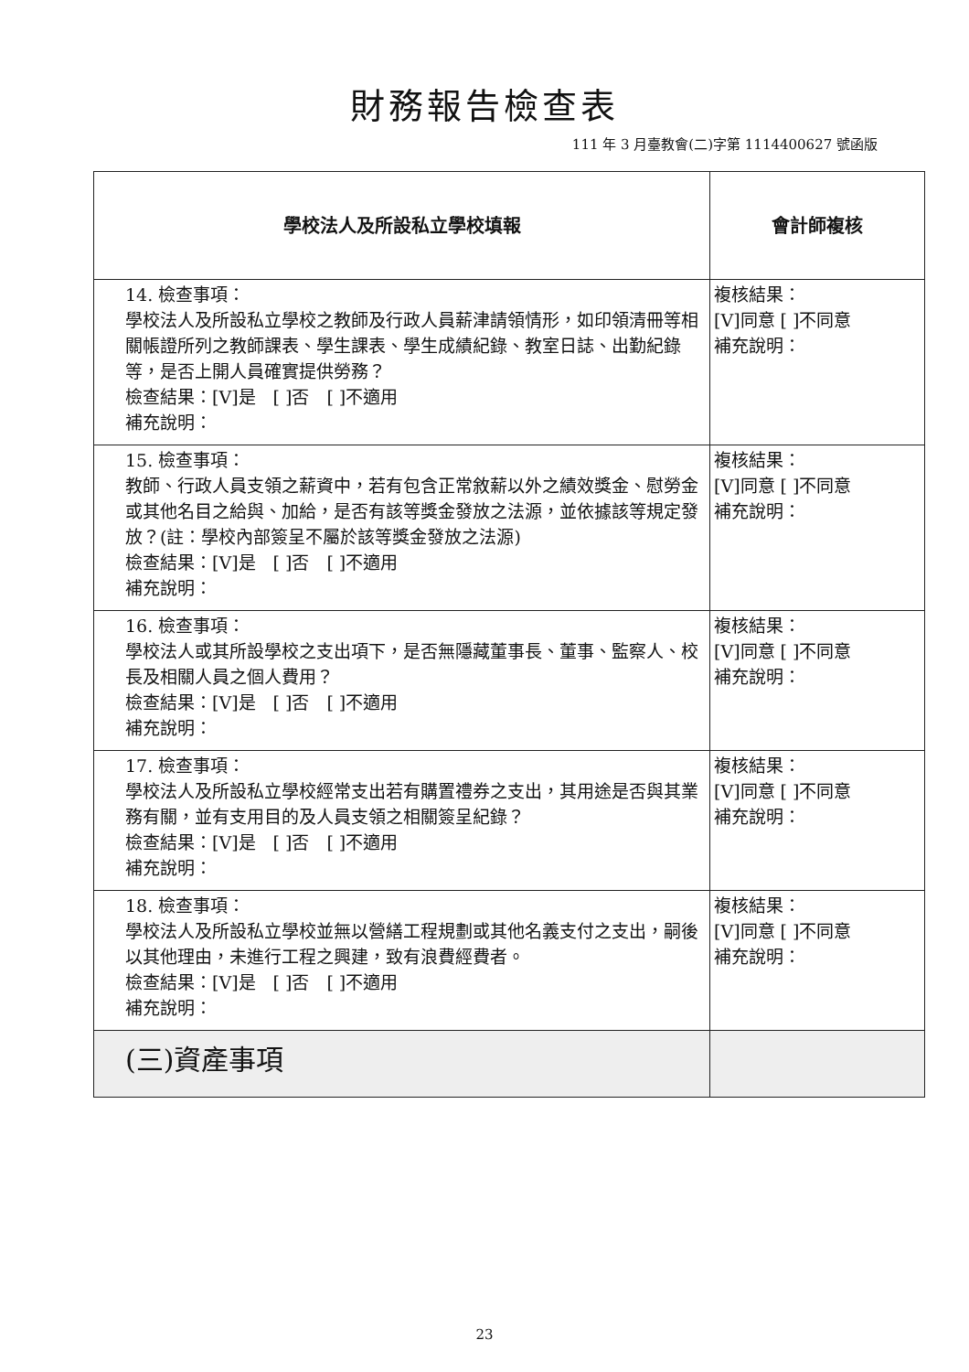財務報告檢查表
111 年 3 月臺教會(二)字第 1114400627 號函版
| 學校法人及所設私立學校填報 | 會計師複核 |
| --- | --- |
| 14. 檢查事項： 學校法人及所設私立學校之教師及行政人員薪津請領情形，如印領清冊等相關帳證所列之教師課表、學生課表、學生成績紀錄、教室日誌、出勤紀錄等，是否上開人員確實提供勞務？ 檢查結果：[V]是 [ ]否 [ ]不適用 補充說明： | 複核結果： [V]同意 [ ]不同意 補充說明： |
| 15. 檢查事項： 教師、行政人員支領之薪資中，若有包含正常敘薪以外之績效獎金、慰勞金或其他名目之給與、加給，是否有該等獎金發放之法源，並依據該等規定發放？(註：學校內部簽呈不屬於該等獎金發放之法源) 檢查結果：[V]是 [ ]否 [ ]不適用 補充說明： | 複核結果： [V]同意 [ ]不同意 補充說明： |
| 16. 檢查事項： 學校法人或其所設學校之支出項下，是否無隱藏董事長、董事、監察人、校長及相關人員之個人費用？ 檢查結果：[V]是 [ ]否 [ ]不適用 補充說明： | 複核結果： [V]同意 [ ]不同意 補充說明： |
| 17. 檢查事項： 學校法人及所設私立學校經常支出若有購置禮券之支出，其用途是否與其業務有關，並有支用目的及人員支領之相關簽呈紀錄？ 檢查結果：[V]是 [ ]否 [ ]不適用 補充說明： | 複核結果： [V]同意 [ ]不同意 補充說明： |
| 18. 檢查事項： 學校法人及所設私立學校並無以營繕工程規劃或其他名義支付之支出，嗣後以其他理由，未進行工程之興建，致有浪費經費者。 檢查結果：[V]是 [ ]否 [ ]不適用 補充說明： | 複核結果： [V]同意 [ ]不同意 補充說明： |
| (三)資產事項 | |
23